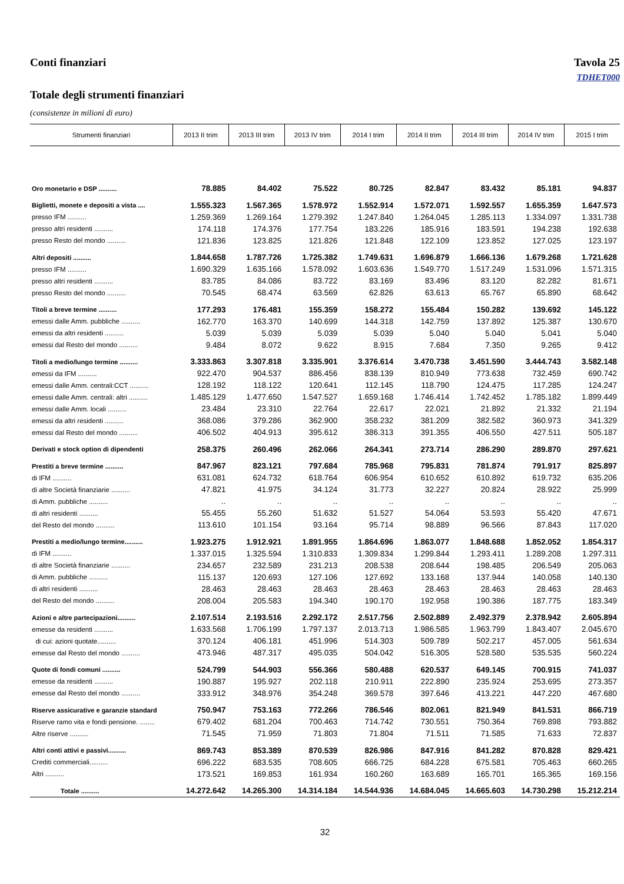Conti finanziari Tavola 25
TDHET000
Totale degli strumenti finanziari
(consistenze in milioni di euro)
| Strumenti finanziari | 2013 II trim | 2013 III trim | 2013 IV trim | 2014 I trim | 2014 II trim | 2014 III trim | 2014 IV trim | 2015 I trim |
| --- | --- | --- | --- | --- | --- | --- | --- | --- |
| Oro monetario e DSP .......... | 78.885 | 84.402 | 75.522 | 80.725 | 82.847 | 83.432 | 85.181 | 94.837 |
| Biglietti, monete e depositi a vista .... | 1.555.323 | 1.567.365 | 1.578.972 | 1.552.914 | 1.572.071 | 1.592.557 | 1.655.359 | 1.647.573 |
| presso IFM .......... | 1.259.369 | 1.269.164 | 1.279.392 | 1.247.840 | 1.264.045 | 1.285.113 | 1.334.097 | 1.331.738 |
| presso altri residenti .......... | 174.118 | 174.376 | 177.754 | 183.226 | 185.916 | 183.591 | 194.238 | 192.638 |
| presso Resto del mondo .......... | 121.836 | 123.825 | 121.826 | 121.848 | 122.109 | 123.852 | 127.025 | 123.197 |
| Altri depositi .......... | 1.844.658 | 1.787.726 | 1.725.382 | 1.749.631 | 1.696.879 | 1.666.136 | 1.679.268 | 1.721.628 |
| presso IFM .......... | 1.690.329 | 1.635.166 | 1.578.092 | 1.603.636 | 1.549.770 | 1.517.249 | 1.531.096 | 1.571.315 |
| presso altri residenti .......... | 83.785 | 84.086 | 83.722 | 83.169 | 83.496 | 83.120 | 82.282 | 81.671 |
| presso Resto del mondo .......... | 70.545 | 68.474 | 63.569 | 62.826 | 63.613 | 65.767 | 65.890 | 68.642 |
| Titoli a breve termine .......... | 177.293 | 176.481 | 155.359 | 158.272 | 155.484 | 150.282 | 139.692 | 145.122 |
| emessi dalle Amm. pubbliche .......... | 162.770 | 163.370 | 140.699 | 144.318 | 142.759 | 137.892 | 125.387 | 130.670 |
| emessi da altri residenti .......... | 5.039 | 5.039 | 5.039 | 5.039 | 5.040 | 5.040 | 5.041 | 5.040 |
| emessi dal Resto del mondo .......... | 9.484 | 8.072 | 9.622 | 8.915 | 7.684 | 7.350 | 9.265 | 9.412 |
| Titoli a medio/lungo termine .......... | 3.333.863 | 3.307.818 | 3.335.901 | 3.376.614 | 3.470.738 | 3.451.590 | 3.444.743 | 3.582.148 |
| emessi da IFM .......... | 922.470 | 904.537 | 886.456 | 838.139 | 810.949 | 773.638 | 732.459 | 690.742 |
| emessi dalle Amm. centrali:CCT .......... | 128.192 | 118.122 | 120.641 | 112.145 | 118.790 | 124.475 | 117.285 | 124.247 |
| emessi dalle Amm. centrali: altri .......... | 1.485.129 | 1.477.650 | 1.547.527 | 1.659.168 | 1.746.414 | 1.742.452 | 1.785.182 | 1.899.449 |
| emessi dalle Amm. locali .......... | 23.484 | 23.310 | 22.764 | 22.617 | 22.021 | 21.892 | 21.332 | 21.194 |
| emessi da altri residenti .......... | 368.086 | 379.286 | 362.900 | 358.232 | 381.209 | 382.582 | 360.973 | 341.329 |
| emessi dal Resto del mondo .......... | 406.502 | 404.913 | 395.612 | 386.313 | 391.355 | 406.550 | 427.511 | 505.187 |
| Derivati e stock option di dipendenti | 258.375 | 260.496 | 262.066 | 264.341 | 273.714 | 286.290 | 289.870 | 297.621 |
| Prestiti a breve termine .......... | 847.967 | 823.121 | 797.684 | 785.968 | 795.831 | 781.874 | 791.917 | 825.897 |
| di IFM .......... | 631.081 | 624.732 | 618.764 | 606.954 | 610.652 | 610.892 | 619.732 | 635.206 |
| di altre Società finanziarie .......... | 47.821 | 41.975 | 34.124 | 31.773 | 32.227 | 20.824 | 28.922 | 25.999 |
| di Amm. pubbliche .......... | .. | .. | .. | .. | .. | .. | .. | .. |
| di altri residenti .......... | 55.455 | 55.260 | 51.632 | 51.527 | 54.064 | 53.593 | 55.420 | 47.671 |
| del Resto del mondo .......... | 113.610 | 101.154 | 93.164 | 95.714 | 98.889 | 96.566 | 87.843 | 117.020 |
| Prestiti a medio/lungo termine.......... | 1.923.275 | 1.912.921 | 1.891.955 | 1.864.696 | 1.863.077 | 1.848.688 | 1.852.052 | 1.854.317 |
| di IFM .......... | 1.337.015 | 1.325.594 | 1.310.833 | 1.309.834 | 1.299.844 | 1.293.411 | 1.289.208 | 1.297.311 |
| di altre Società finanziarie .......... | 234.657 | 232.589 | 231.213 | 208.538 | 208.644 | 198.485 | 206.549 | 205.063 |
| di Amm. pubbliche .......... | 115.137 | 120.693 | 127.106 | 127.692 | 133.168 | 137.944 | 140.058 | 140.130 |
| di altri residenti .......... | 28.463 | 28.463 | 28.463 | 28.463 | 28.463 | 28.463 | 28.463 | 28.463 |
| del Resto del mondo .......... | 208.004 | 205.583 | 194.340 | 190.170 | 192.958 | 190.386 | 187.775 | 183.349 |
| Azioni e altre partecipazioni.......... | 2.107.514 | 2.193.516 | 2.292.172 | 2.517.756 | 2.502.889 | 2.492.379 | 2.378.942 | 2.605.894 |
| emesse da residenti .......... | 1.633.568 | 1.706.199 | 1.797.137 | 2.013.713 | 1.986.585 | 1.963.799 | 1.843.407 | 2.045.670 |
| di cui: azioni quotate.......... | 370.124 | 406.181 | 451.996 | 514.303 | 509.789 | 502.217 | 457.005 | 561.634 |
| emesse dal Resto del mondo .......... | 473.946 | 487.317 | 495.035 | 504.042 | 516.305 | 528.580 | 535.535 | 560.224 |
| Quote di fondi comuni .......... | 524.799 | 544.903 | 556.366 | 580.488 | 620.537 | 649.145 | 700.915 | 741.037 |
| emesse da residenti .......... | 190.887 | 195.927 | 202.118 | 210.911 | 222.890 | 235.924 | 253.695 | 273.357 |
| emesse dal Resto del mondo .......... | 333.912 | 348.976 | 354.248 | 369.578 | 397.646 | 413.221 | 447.220 | 467.680 |
| Riserve assicurative e garanzie standard | 750.947 | 753.163 | 772.266 | 786.546 | 802.061 | 821.949 | 841.531 | 866.719 |
| Riserve ramo vita e fondi pensione. ........ | 679.402 | 681.204 | 700.463 | 714.742 | 730.551 | 750.364 | 769.898 | 793.882 |
| Altre riserve .......... | 71.545 | 71.959 | 71.803 | 71.804 | 71.511 | 71.585 | 71.633 | 72.837 |
| Altri conti attivi e passivi.......... | 869.743 | 853.389 | 870.539 | 826.986 | 847.916 | 841.282 | 870.828 | 829.421 |
| Crediti commerciali.......... | 696.222 | 683.535 | 708.605 | 666.725 | 684.228 | 675.581 | 705.463 | 660.265 |
| Altri .......... | 173.521 | 169.853 | 161.934 | 160.260 | 163.689 | 165.701 | 165.365 | 169.156 |
| Totale .......... | 14.272.642 | 14.265.300 | 14.314.184 | 14.544.936 | 14.684.045 | 14.665.603 | 14.730.298 | 15.212.214 |
32